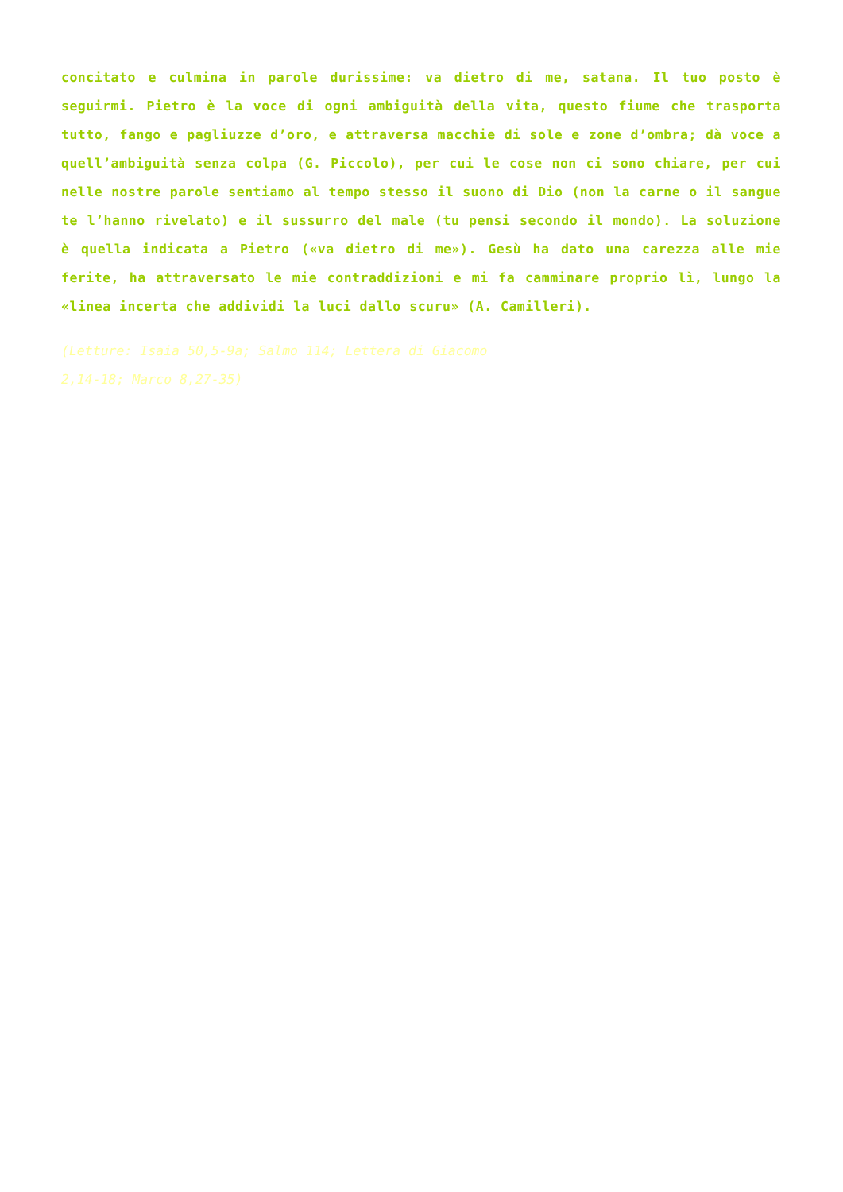concitato e culmina in parole durissime: va dietro di me, satana. Il tuo posto è seguirmi. Pietro è la voce di ogni ambiguità della vita, questo fiume che trasporta tutto, fango e pagliuzze d’oro, e attraversa macchie di sole e zone d’ombra; dà voce a quell’ambiguità senza colpa (G. Piccolo), per cui le cose non ci sono chiare, per cui nelle nostre parole sentiamo al tempo stesso il suono di Dio (non la carne o il sangue te l’hanno rivelato) e il sussurro del male (tu pensi secondo il mondo). La soluzione è quella indicata a Pietro («va dietro di me»). Gesù ha dato una carezza alle mie ferite, ha attraversato le mie contraddizioni e mi fa camminare proprio lì, lungo la «linea incerta che addividi la luci dallo scuru» (A. Camilleri).
(Letture: Isaia 50,5-9a; Salmo 114; Lettera di Giacomo
2,14-18; Marco 8,27-35)